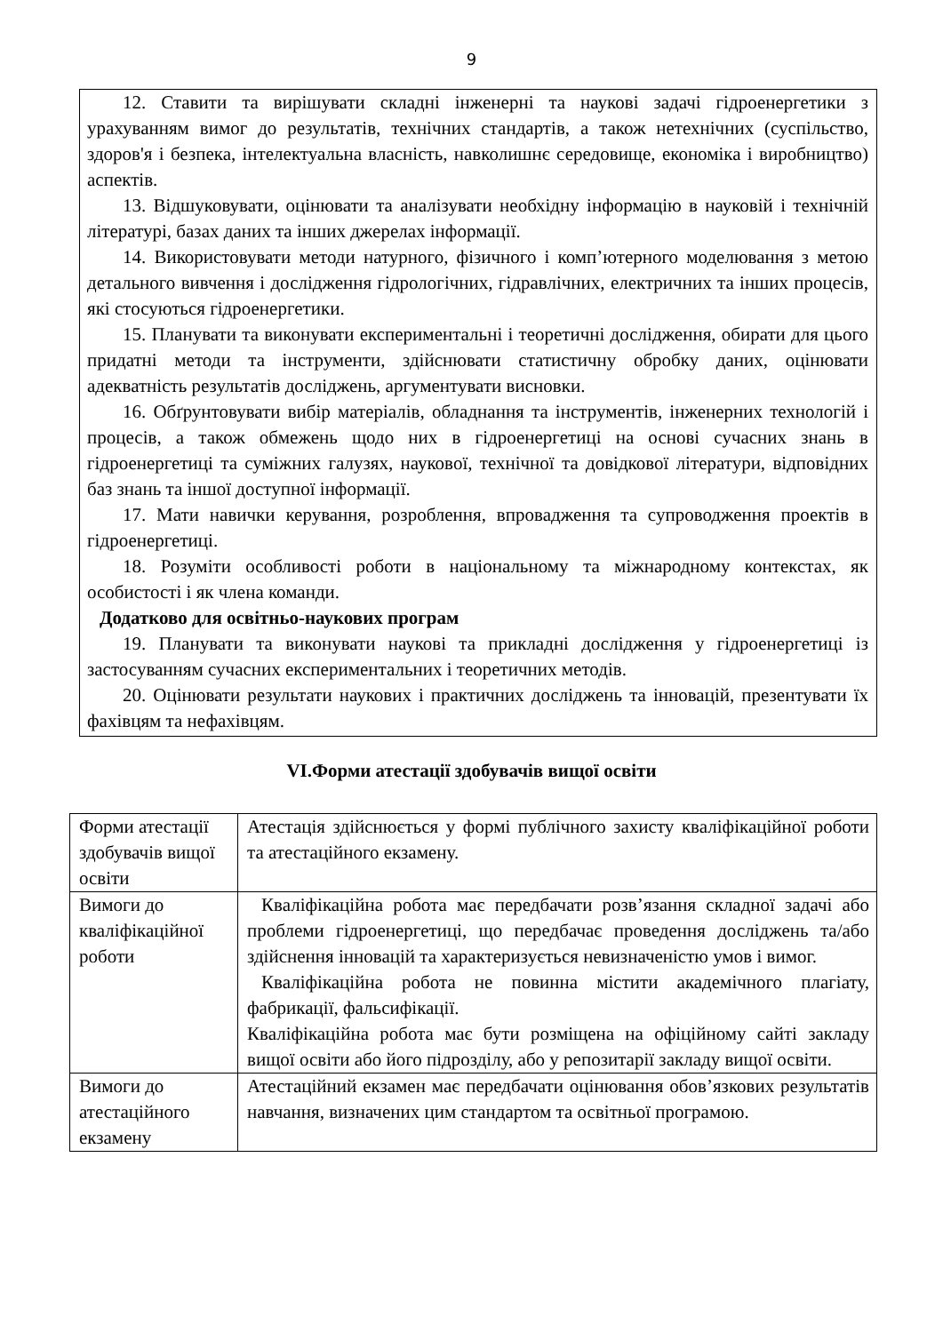9
12. Ставити та вирішувати складні інженерні та наукові задачі гідроенергетики з урахуванням вимог до результатів, технічних стандартів, а також нетехнічних (суспільство, здоров'я і безпека, інтелектуальна власність, навколишнє середовище, економіка і виробництво) аспектів.
13. Відшуковувати, оцінювати та аналізувати необхідну інформацію в науковій і технічній літературі, базах даних та інших джерелах інформації.
14. Використовувати методи натурного, фізичного і комп’ютерного моделювання з метою детального вивчення і дослідження гідрологічних, гідравлічних, електричних та інших процесів, які стосуються гідроенергетики.
15. Планувати та виконувати експериментальні і теоретичні дослідження, обирати для цього придатні методи та інструменти, здійснювати статистичну обробку даних, оцінювати адекватність результатів досліджень, аргументувати висновки.
16. Обґрунтовувати вибір матеріалів, обладнання та інструментів, інженерних технологій і процесів, а також обмежень щодо них в гідроенергетиці на основі сучасних знань в гідроенергетиці та суміжних галузях, наукової, технічної та довідкової літератури, відповідних баз знань та іншої доступної інформації.
17. Мати навички керування, розроблення, впровадження та супроводження проектів в гідроенергетиці.
18. Розуміти особливості роботи в національному та міжнародному контекстах, як особистості і як члена команди.
Додатково для освітньо-наукових програм
19. Планувати та виконувати наукові та прикладні дослідження у гідроенергетиці із застосуванням сучасних експериментальних і теоретичних методів.
20. Оцінювати результати наукових і практичних досліджень та інновацій, презентувати їх фахівцям та нефахівцям.
VI.Форми атестації здобувачів вищої освіти
| Форми атестації здобувачів вищої освіти | Атестація здійснюється у формі публічного захисту кваліфікаційної роботи та атестаційного екзамену. |
| Вимоги до кваліфікаційної роботи | Кваліфікаційна робота має передбачати розв’язання складної задачі або проблеми гідроенергетиці, що передбачає проведення досліджень та/або здійснення інновацій та характеризується невизначеністю умов і вимог. Кваліфікаційна робота не повинна містити академічного плагіату, фабрикації, фальсифікації. Кваліфікаційна робота має бути розміщена на офіційному сайті закладу вищої освіти або його підрозділу, або у репозитарії закладу вищої освіти. |
| Вимоги до атестаційного екзамену | Атестаційний екзамен має передбачати оцінювання обов’язкових результатів навчання, визначених цим стандартом та освітньої програмою. |